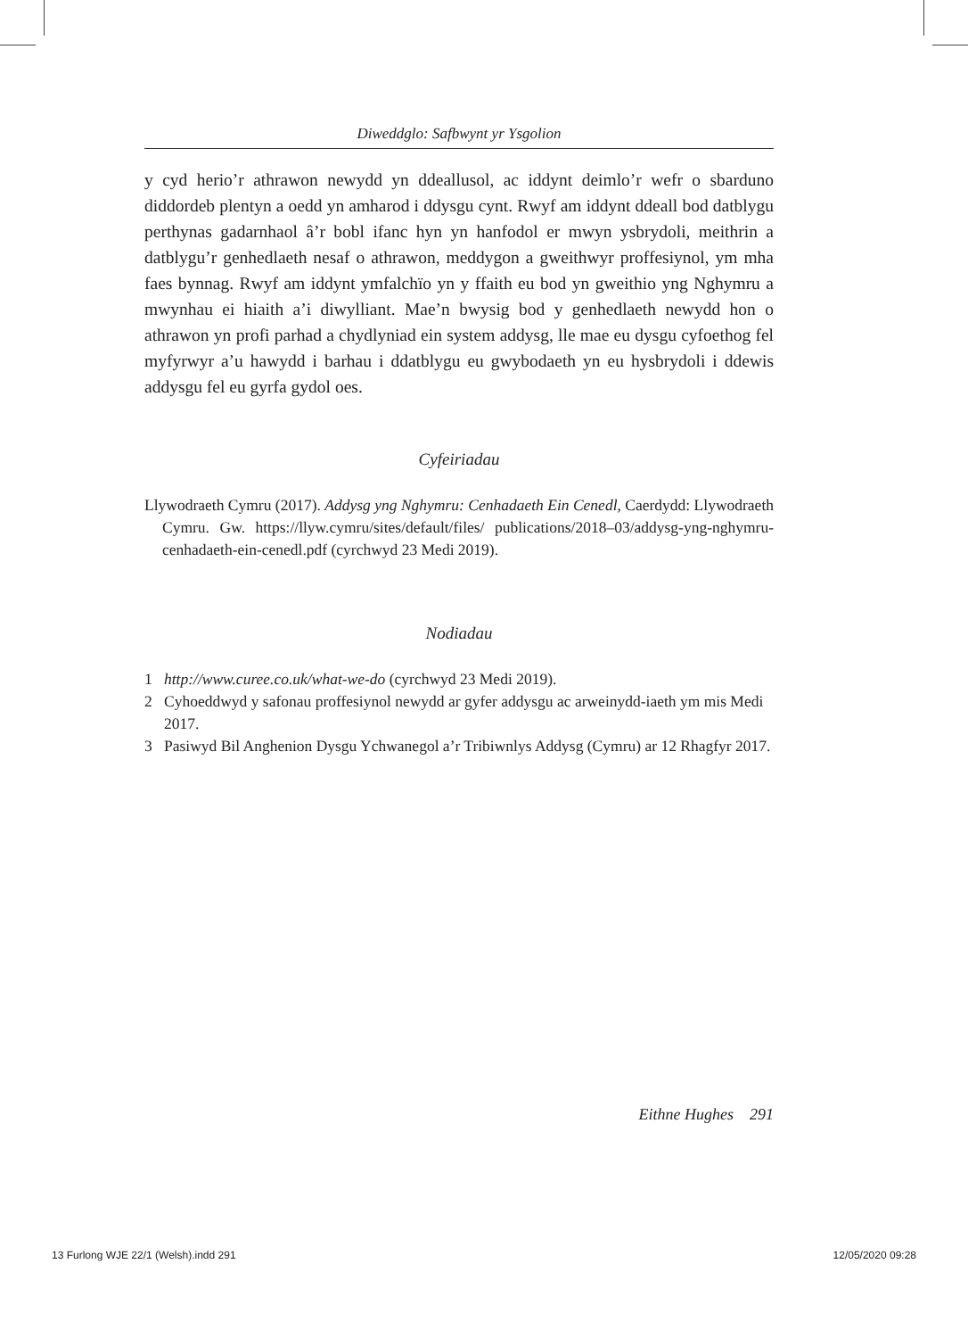Diweddglo: Safbwynt yr Ysgolion
y cyd herio’r athrawon newydd yn ddeallusol, ac iddynt deimlo’r wefr o sbarduno diddordeb plentyn a oedd yn amharod i ddysgu cynt. Rwyf am iddynt ddeall bod datblygu perthynas gadarnhaol â’r bobl ifanc hyn yn hanfodol er mwyn ysbrydoli, meithrin a datblygu’r genhedlaeth nesaf o athrawon, meddygon a gweithwyr proffesiynol, ym mha faes bynnag. Rwyf am iddynt ymfalchïo yn y ffaith eu bod yn gweithio yng Nghymru a mwynhau ei hiaith a’i diwylliant. Mae’n bwysig bod y genhedlaeth newydd hon o athrawon yn profi parhad a chydlyniad ein system addysg, lle mae eu dysgu cyfoethog fel myfyrwyr a’u hawydd i barhau i ddatblygu eu gwybodaeth yn eu hysbrydoli i ddewis addysgu fel eu gyrfa gydol oes.
Cyfeiriadau
Llywodraeth Cymru (2017). Addysg yng Nghymru: Cenhadaeth Ein Cenedl, Caerdydd: Llywodraeth Cymru. Gw. https://llyw.cymru/sites/default/files/ publications/2018–03/addysg-yng-nghymru-cenhadaeth-ein-cenedl.pdf (cyrchwyd 23 Medi 2019).
Nodiadau
1 http://www.curee.co.uk/what-we-do (cyrchwyd 23 Medi 2019).
2 Cyhoeddwyd y safonau proffesiynol newydd ar gyfer addysgu ac arweinydd-iaeth ym mis Medi 2017.
3 Pasiwyd Bil Anghenion Dysgu Ychwanegol a’r Tribiwnlys Addysg (Cymru) ar 12 Rhagfyr 2017.
Eithne Hughes 291
13 Furlong WJE 22/1 (Welsh).indd 291 12/05/2020 09:28